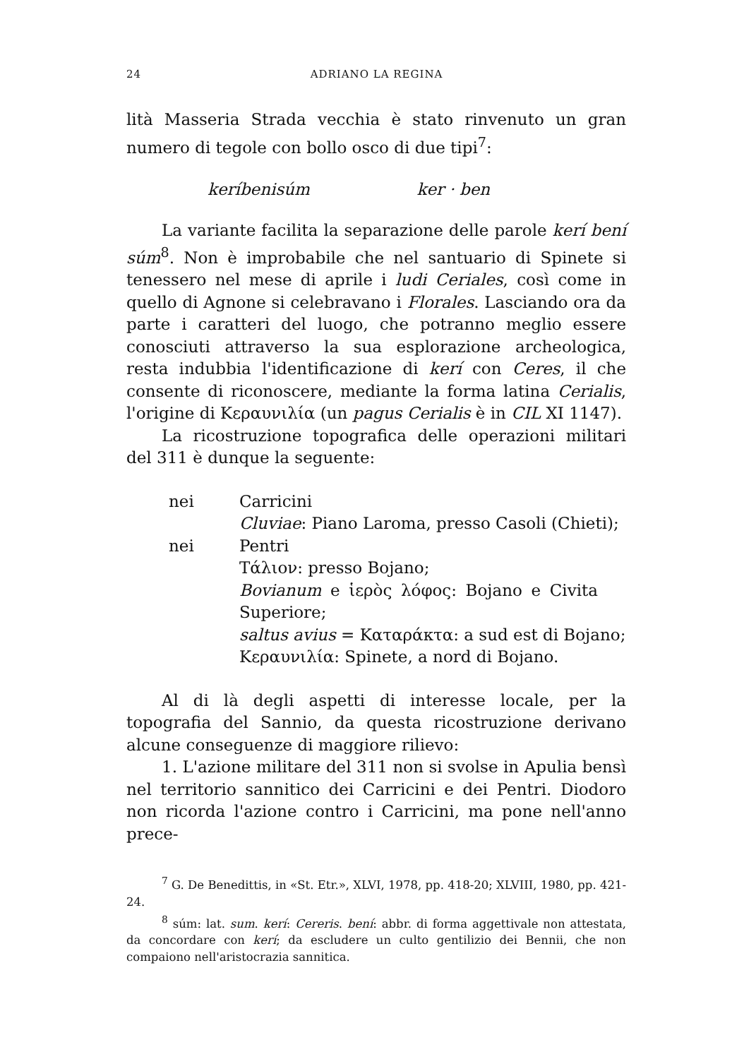24 ADRIANO LA REGINA
lità Masseria Strada vecchia è stato rinvenuto un gran numero di tegole con bollo osco di due tipi<sup>7</sup>:
keríbenisúm ker · ben
La variante facilita la separazione delle parole kerí bení súm<sup>8</sup>. Non è improbabile che nel santuario di Spinete si tenessero nel mese di aprile i ludi Ceriales, così come in quello di Agnone si celebravano i Florales. Lasciando ora da parte i caratteri del luogo, che potranno meglio essere conosciuti attraverso la sua esplorazione archeologica, resta indubbia l'identificazione di kerí con Ceres, il che consente di riconoscere, mediante la forma latina Cerialis, l'origine di Κεραυνιλία (un pagus Cerialis è in CIL XI 1147).
La ricostruzione topografica delle operazioni militari del 311 è dunque la seguente:
nei Carricini
Cluviae: Piano Laroma, presso Casoli (Chieti);
nei Pentri
Τάλιον: presso Bojano;
Bovianum e ἱερὸς λόφος: Bojano e Civita Superiore;
saltus avius = Καταράκτα: a sud est di Bojano;
Κεραυνιλία: Spinete, a nord di Bojano.
Al di là degli aspetti di interesse locale, per la topografia del Sannio, da questa ricostruzione derivano alcune conseguenze di maggiore rilievo:
1. L'azione militare del 311 non si svolse in Apulia bensì nel territorio sannitico dei Carricini e dei Pentri. Diodoro non ricorda l'azione contro i Carricini, ma pone nell'anno prece-
<sup>7</sup> G. De Benedittis, in «St. Etr.», XLVI, 1978, pp. 418-20; XLVIII, 1980, pp. 421-24.
<sup>8</sup> súm: lat. sum. kerí: Cereris. bení: abbr. di forma aggettivale non attestata, da concordare con kerí; da escludere un culto gentilizio dei Bennii, che non compaiono nell'aristocrazia sannitica.